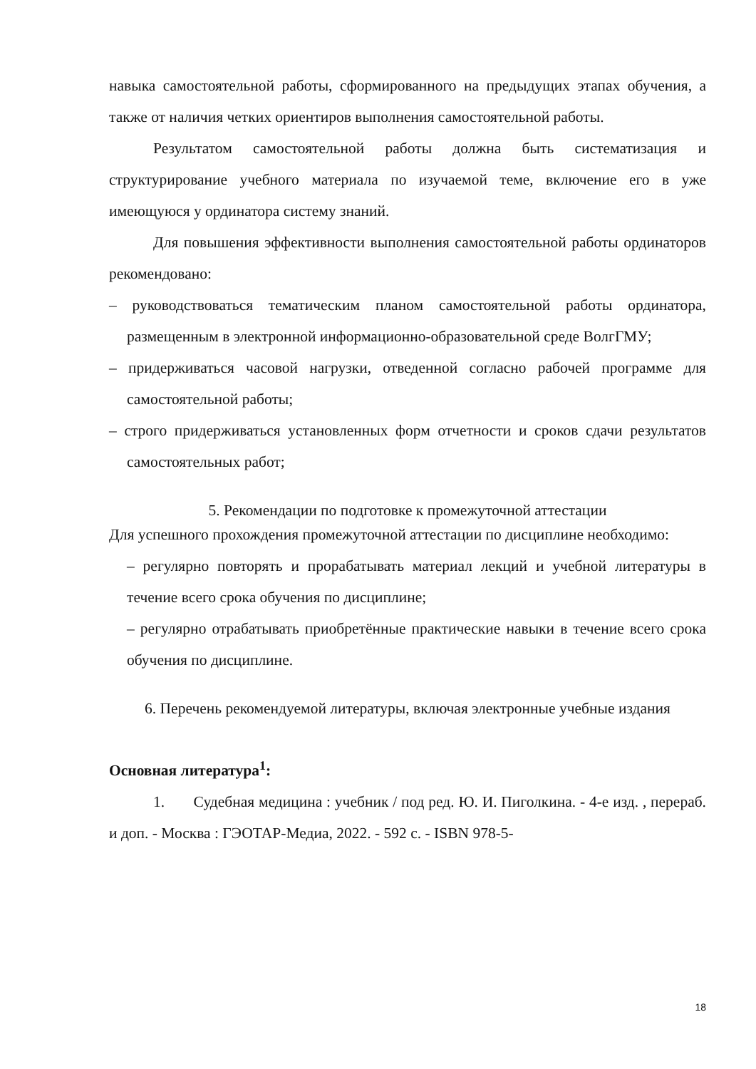навыка самостоятельной работы, сформированного на предыдущих этапах обучения, а также от наличия четких ориентиров выполнения самостоятельной работы.
Результатом самостоятельной работы должна быть систематизация и структурирование учебного материала по изучаемой теме, включение его в уже имеющуюся у ординатора систему знаний.
Для повышения эффективности выполнения самостоятельной работы ординаторов рекомендовано:
– руководствоваться тематическим планом самостоятельной работы ординатора, размещенным в электронной информационно-образовательной среде ВолгГМУ;
– придерживаться часовой нагрузки, отведенной согласно рабочей программе для самостоятельной работы;
– строго придерживаться установленных форм отчетности и сроков сдачи результатов самостоятельных работ;
5. Рекомендации по подготовке к промежуточной аттестации
Для успешного прохождения промежуточной аттестации по дисциплине необходимо:
– регулярно повторять и прорабатывать материал лекций и учебной литературы в течение всего срока обучения по дисциплине;
– регулярно отрабатывать приобретённые практические навыки в течение всего срока обучения по дисциплине.
6. Перечень рекомендуемой литературы, включая электронные учебные издания
Основная литература<sup>1</sup>:
1. Судебная медицина : учебник / под ред. Ю. И. Пиголкина. - 4-е изд. , перераб. и доп. - Москва : ГЭОТАР-Медиа, 2022. - 592 с. - ISBN 978-5-
18